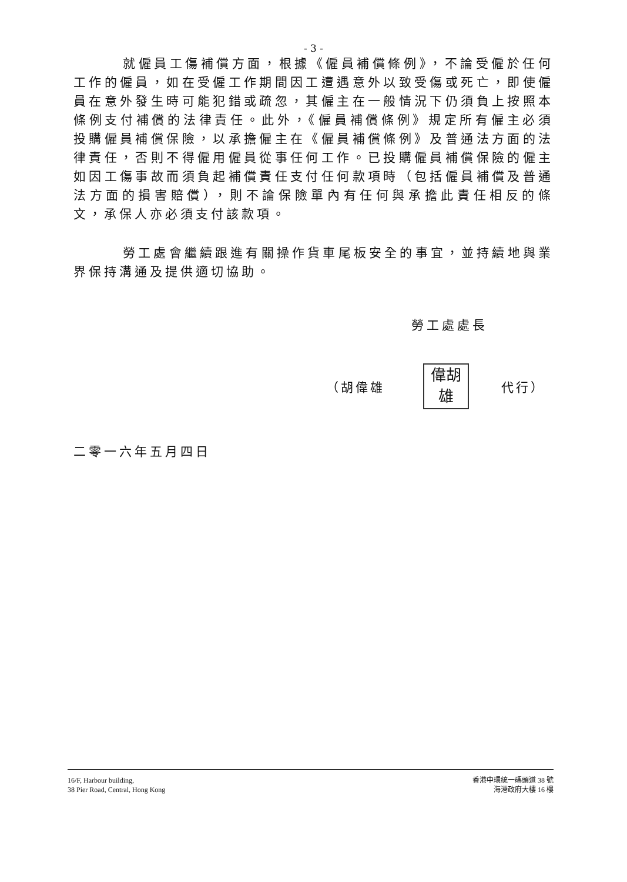- 3 -
就僱員工傷補償方面，根據《僱員補償條例》，不論受僱於任何工作的僱員，如在受僱工作期間因工遭遇意外以致受傷或死亡，即使僱員在意外發生時可能犯錯或疏忽，其僱主在一般情況下仍須負上按照本條例支付補償的法律責任。此外，《僱員補償條例》規定所有僱主必須投購僱員補償保險，以承擔僱主在《僱員補償條例》及普通法方面的法律責任，否則不得僱用僱員從事任何工作。已投購僱員補償保險的僱主如因工傷事故而須負起補償責任支付任何款項時（包括僱員補償及普通法方面的損害賠償），則不論保險單內有任何與承擔此責任相反的條文，承保人亦必須支付該款項。
勞工處會繼續跟進有關操作貨車尾板安全的事宜，並持續地與業界保持溝通及提供適切協助。
勞工處處長
（胡偉雄
偉胡
雄
代行）
二零一六年五月四日
16/F, Harbour building,
38 Pier Road, Central, Hong Kong
香港中環統一碼頭道 38 號
海港政府大樓 16 樓